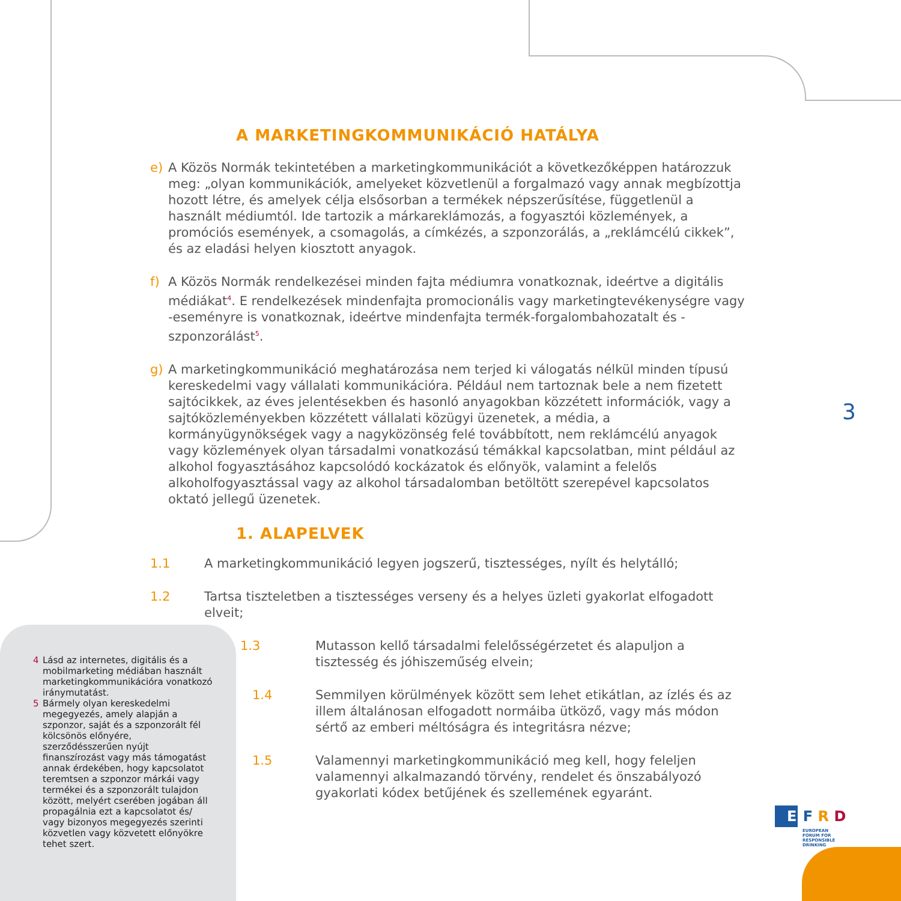A MARKETINGKOMMUNIKÁCIÓ HATÁLYA
e) A Közös Normák tekintetében a marketingkommunikációt a következőképpen határozzuk meg: „olyan kommunikációk, amelyeket közvetlenül a forgalmazó vagy annak megbízottja hozott létre, és amelyek célja elsősorban a termékek népszerűsítése, függetlenül a használt médiumtól. Ide tartozik a márkareklámozás, a fogyasztói közlemények, a promóciós események, a csomagolás, a címkézés, a szponzorálás, a „reklámcélú cikkek”, és az eladási helyen kiosztott anyagok.
f) A Közös Normák rendelkezései minden fajta médiumra vonatkoznak, ideértve a digitális médiákat<sup>4</sup>. E rendelkezések mindenfajta promocionális vagy marketingtevékenységre vagy -eseményre is vonatkoznak, ideértve mindenfajta termék-forgalombahozatalt és -szponzorálást<sup>5</sup>.
g) A marketingkommunikáció meghatározása nem terjed ki válogatás nélkül minden típusú kereskedelmi vagy vállalati kommunikációra. Például nem tartoznak bele a nem fizetett sajtócikkek, az éves jelentésekben és hasonló anyagokban közzétett információk, vagy a sajtóközleményekben közzétett vállalati közügyi üzenetek, a média, a kormányügynökségek vagy a nagyközönség felé továbbított, nem reklámcélú anyagok vagy közlemények olyan társadalmi vonatkozású témákkal kapcsolatban, mint például az alkohol fogyasztásához kapcsolódó kockázatok és előnyök, valamint a felelős alkoholfogyasztással vagy az alkohol társadalomban betöltött szerepével kapcsolatos oktató jellegű üzenetek.
1. ALAPELVEK
1.1 A marketingkommunikáció legyen jogszerű, tisztességes, nyílt és helytálló;
1.2 Tartsa tiszteletben a tisztességes verseny és a helyes üzleti gyakorlat elfogadott elveit;
1.3 Mutasson kellő társadalmi felelősségérzetet és alapuljon a tisztesség és jóhiszeműség elvein;
1.4 Semmilyen körülmények között sem lehet etikátlan, az ízlés és az illem általánosan elfogadott normáiba ütköző, vagy más módon sértő az emberi méltóságra és integritásra nézve;
1.5 Valamennyi marketingkommunikáció meg kell, hogy feleljen valamennyi alkalmazandó törvény, rendelet és önszabályozó gyakorlati kódex betűjének és szellemének egyaránt.
3
4 Lásd az internetes, digitális és a mobilmarketing médiában használt marketingkommunikációra vonatkozó iránymutatást.
5 Bármely olyan kereskedelmi megegyezés, amely alapján a szponzor, saját és a szponzorált fél kölcsönös előnyére, szerződésszerűen nyújt finanszírozást vagy más támogatást annak érdekében, hogy kapcsolatot teremtsen a szponzor márkái vagy termékei és a szponzorált tulajdon között, melyért cserében jogában áll propagálnia ezt a kapcsolatot és/ vagy bizonyos megegyezés szerinti közvetlen vagy közvetett előnyökre tehet szert.
E F R D
EUROPEAN
FORUM FOR
RESPONSIBLE
DRINKING